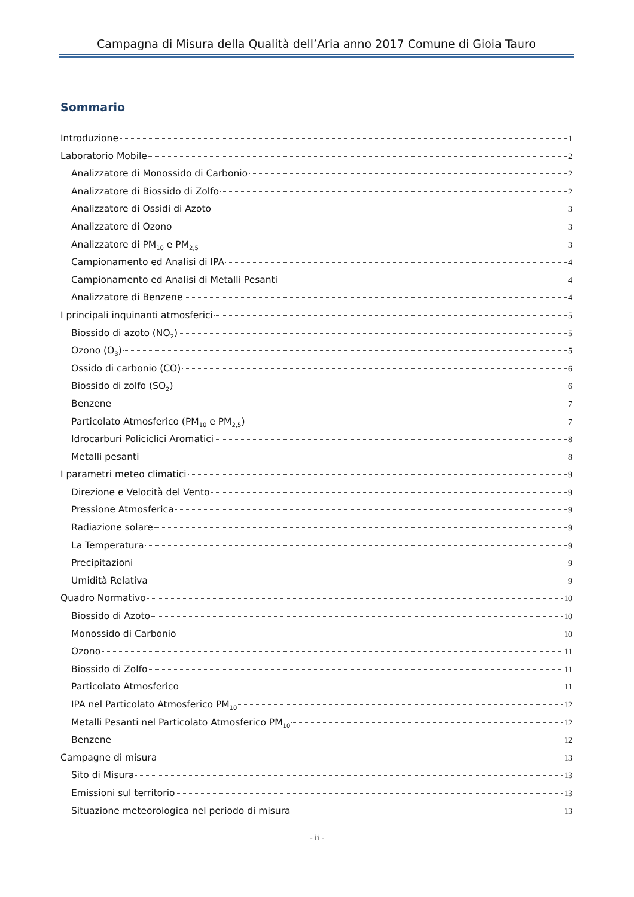Campagna di Misura della Qualità dell’Aria anno 2017 Comune di Gioia Tauro
Sommario
Introduzione 1
Laboratorio Mobile 2
Analizzatore di Monossido di Carbonio 2
Analizzatore di Biossido di Zolfo 2
Analizzatore di Ossidi di Azoto 3
Analizzatore di Ozono 3
Analizzatore di PM<sub>10</sub> e PM<sub>2,5</sub> 3
Campionamento ed Analisi di IPA 4
Campionamento ed Analisi di Metalli Pesanti 4
Analizzatore di Benzene 4
I principali inquinanti atmosferici 5
Biossido di azoto (NO<sub>2</sub>) 5
Ozono (O<sub>3</sub>) 5
Ossido di carbonio (CO) 6
Biossido di zolfo (SO<sub>2</sub>) 6
Benzene 7
Particolato Atmosferico (PM<sub>10</sub> e PM<sub>2,5</sub>) 7
Idrocarburi Policiclici Aromatici 8
Metalli pesanti 8
I parametri meteo climatici 9
Direzione e Velocità del Vento 9
Pressione Atmosferica 9
Radiazione solare 9
La Temperatura 9
Precipitazioni 9
Umidità Relativa 9
Quadro Normativo 10
Biossido di Azoto 10
Monossido di Carbonio 10
Ozono 11
Biossido di Zolfo 11
Particolato Atmosferico 11
IPA nel Particolato Atmosferico PM<sub>10</sub> 12
Metalli Pesanti nel Particolato Atmosferico PM<sub>10</sub> 12
Benzene 12
Campagne di misura 13
Sito di Misura 13
Emissioni sul territorio 13
Situazione meteorologica nel periodo di misura 13
- ii -